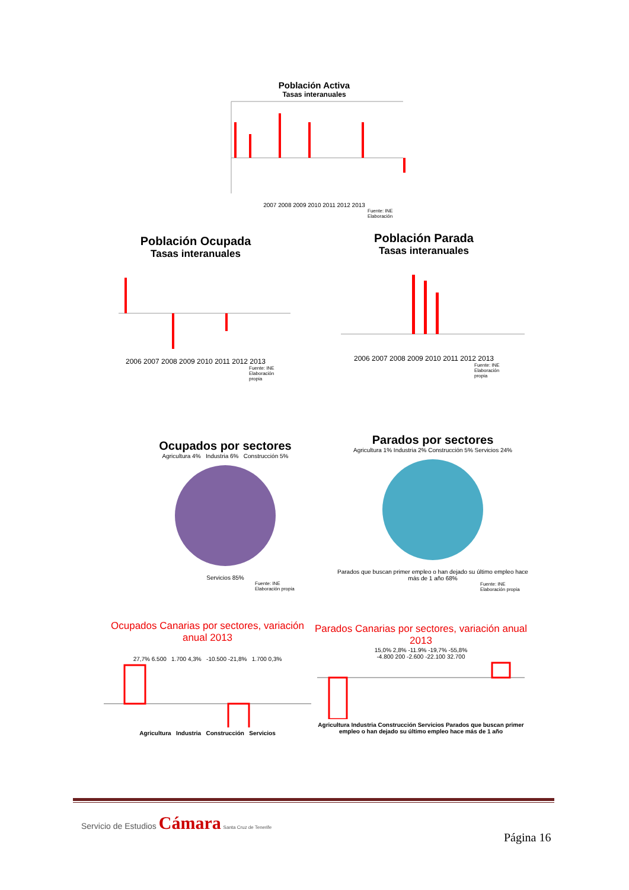Población Activa
Tasas interanuales
2007 2008 2009 2010 2011 2012 2013
Fuente: INE
Elaboración
Población Ocupada
Tasas interanuales
2006 2007 2008 2009 2010 2011 2012 2013
Fuente: INE
Elaboración
propia
Población Parada
Tasas interanuales
2006 2007 2008 2009 2010 2011 2012 2013
Fuente: INE
Elaboración
propia
Ocupados por sectores
Agricultura 4% Industria 6% Construcción 5%
Servicios 85%
Fuente: INE
Elaboración propia
Parados por sectores
Agricultura 1% Industria 2% Construcción 5% Servicios 24%
Parados que buscan primer empleo o han dejado su último empleo hace más de 1 año 68%
Fuente: INE
Elaboración propia
Ocupados Canarias por sectores, variación anual 2013
27,7% 6.500 1.700 4,3% -10.500 -21,8% 1.700 0,3%
Agricultura Industria Construcción Servicios
Parados Canarias por sectores, variación anual 2013
15,0% 2,8% -11.9% -19,7% -55,8%
-4.800 200 -2.600 -22.100 32.700
Agricultura Industria Construcción Servicios Parados que buscan primer empleo o han dejado su último empleo hace más de 1 año
Servicio de Estudios Cámara Santa Cruz de Tenerife
Página 16